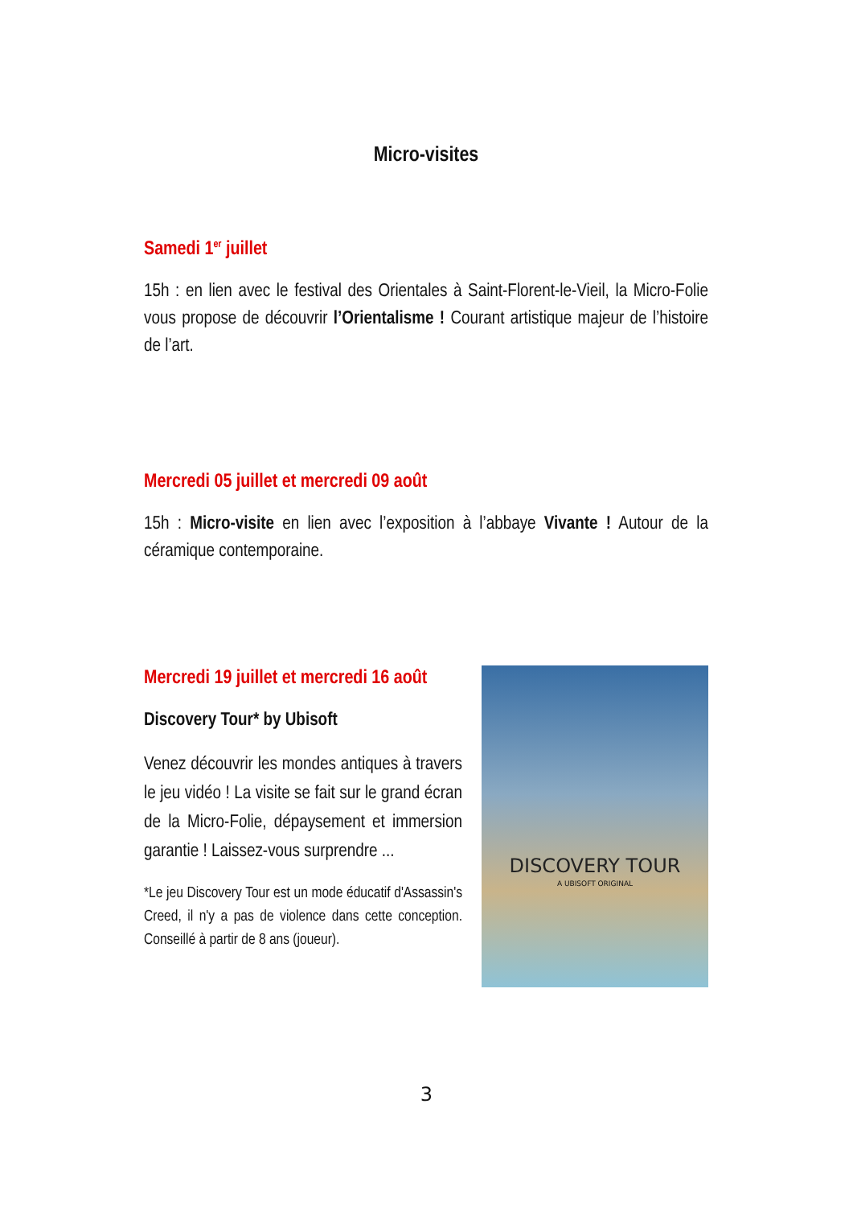Micro-visites
Samedi 1<sup>er</sup> juillet
15h : en lien avec le festival des Orientales à Saint-Florent-le-Vieil, la Micro-Folie vous propose de découvrir l’Orientalisme ! Courant artistique majeur de l’histoire de l’art.
Mercredi 05 juillet et mercredi 09 août
15h : Micro-visite en lien avec l’exposition à l’abbaye Vivante ! Autour de la céramique contemporaine.
Mercredi 19 juillet et mercredi 16 août
Discovery Tour* by Ubisoft
Venez découvrir les mondes antiques à travers le jeu vidéo ! La visite se fait sur le grand écran de la Micro-Folie, dépaysement et immersion garantie ! Laissez-vous surprendre ...
*Le jeu Discovery Tour est un mode éducatif d'Assassin's Creed, il n'y a pas de violence dans cette conception. Conseillé à partir de 8 ans (joueur).
DISCOVERY TOUR
A UBISOFT ORIGINAL
3